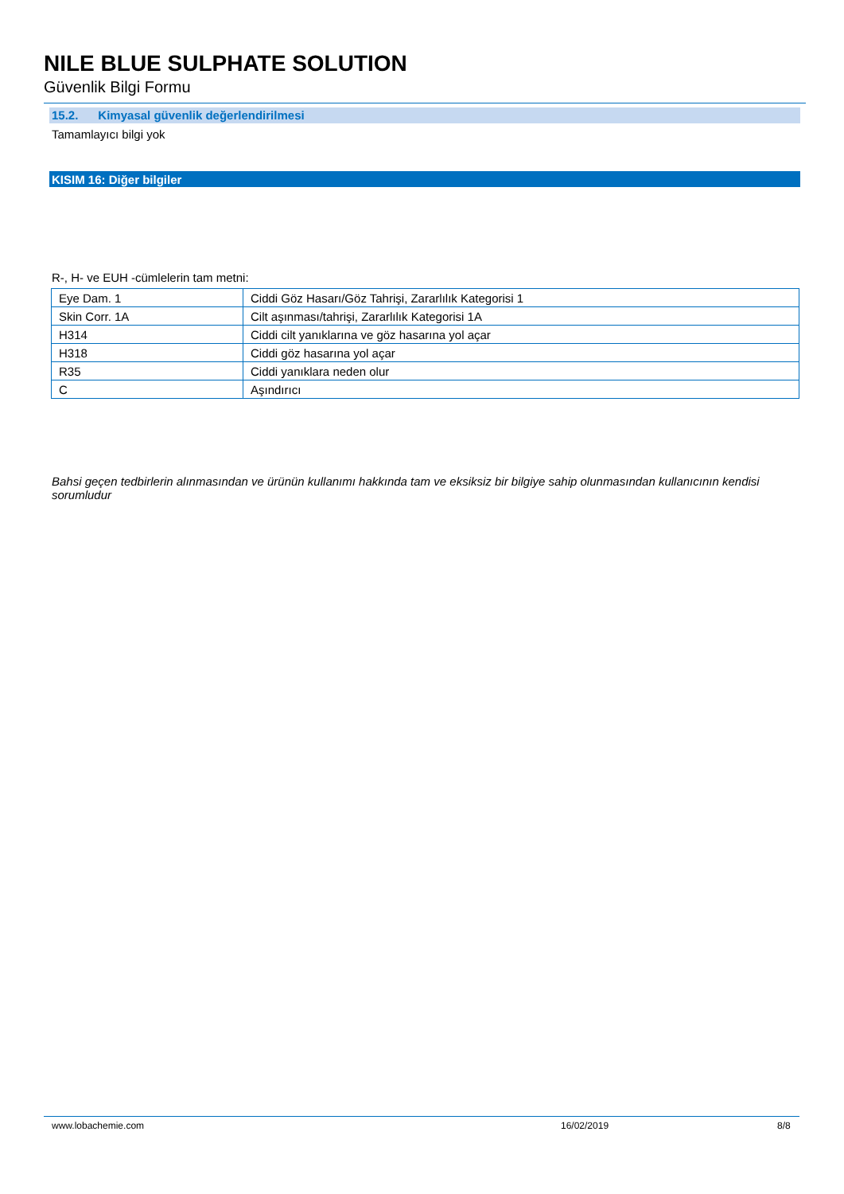NILE BLUE SULPHATE SOLUTION
Güvenlik Bilgi Formu
15.2. Kimyasal güvenlik değerlendirilmesi
Tamamlayıcı bilgi yok
KISIM 16: Diğer bilgiler
R-, H- ve EUH -cümlelerin tam metni:
| Eye Dam. 1 | Ciddi Göz Hasarı/Göz Tahrişi, Zararlılık Kategorisi 1 |
| Skin Corr. 1A | Cilt aşınması/tahrişi, Zararlılık Kategorisi 1A |
| H314 | Ciddi cilt yanıklarına ve göz hasarına yol açar |
| H318 | Ciddi göz hasarına yol açar |
| R35 | Ciddi yanıklara neden olur |
| C | Aşındırıcı |
Bahsi geçen tedbirlerin alınmasından ve ürünün kullanımı hakkında tam ve eksiksiz bir bilgiye sahip olunmasından kullanıcının kendisi sorumludur
www.lobachemie.com 16/02/2019 8/8